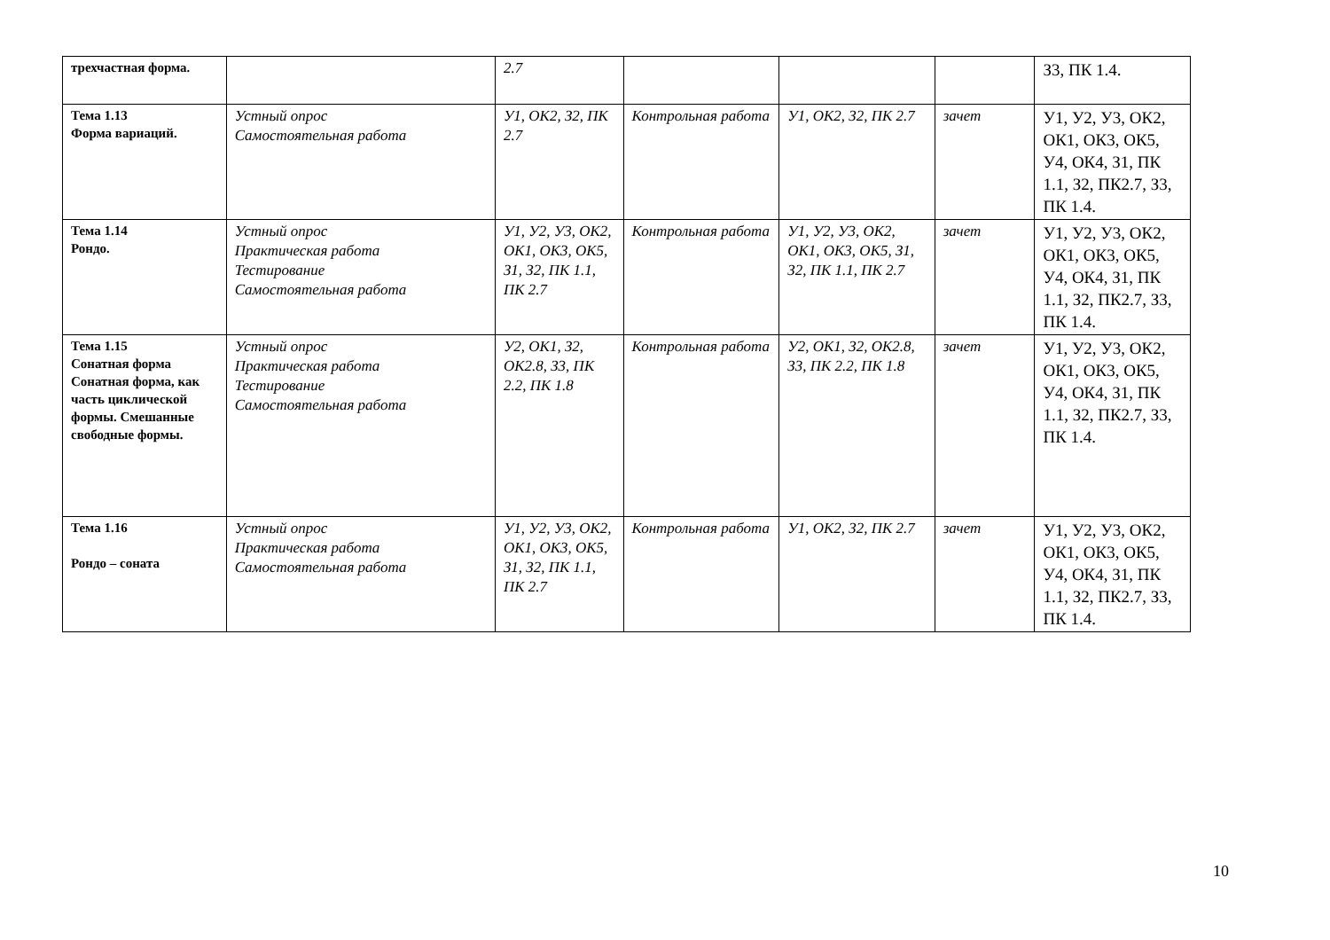| трехчастная форма. | | 2.7 | | | | З3, ПК 1.4. |
| Тема 1.13 Форма вариаций. | Устный опрос Самостоятельная работа | У1, ОК2, З2, ПК 2.7 | Контрольная работа | У1, ОК2, З2, ПК 2.7 | зачет | У1, У2, У3, ОК2, ОК1, ОК3, ОК5, У4, ОК4, З1, ПК 1.1, З2, ПК2.7, З3, ПК 1.4. |
| Тема 1.14 Рондо. | Устный опрос Практическая работа Тестирование Самостоятельная работа | У1, У2, У3, ОК2, ОК1, ОК3, ОК5, З1, З2, ПК 1.1, ПК 2.7 | Контрольная работа | У1, У2, У3, ОК2, ОК1, ОК3, ОК5, З1, З2, ПК 1.1, ПК 2.7 | зачет | У1, У2, У3, ОК2, ОК1, ОК3, ОК5, У4, ОК4, З1, ПК 1.1, З2, ПК2.7, З3, ПК 1.4. |
| Тема 1.15 Сонатная форма Сонатная форма, как часть циклической формы. Смешанные свободные формы. | Устный опрос Практическая работа Тестирование Самостоятельная работа | У2, ОК1, З2, ОК2.8, З3, ПК 2.2, ПК 1.8 | Контрольная работа | У2, ОК1, З2, ОК2.8, З3, ПК 2.2, ПК 1.8 | зачет | У1, У2, У3, ОК2, ОК1, ОК3, ОК5, У4, ОК4, З1, ПК 1.1, З2, ПК2.7, З3, ПК 1.4. |
| Тема 1.16 Рондо – соната | Устный опрос Практическая работа Самостоятельная работа | У1, У2, У3, ОК2, ОК1, ОК3, ОК5, З1, З2, ПК 1.1, ПК 2.7 | Контрольная работа | У1, ОК2, З2, ПК 2.7 | зачет | У1, У2, У3, ОК2, ОК1, ОК3, ОК5, У4, ОК4, З1, ПК 1.1, З2, ПК2.7, З3, ПК 1.4. |
10